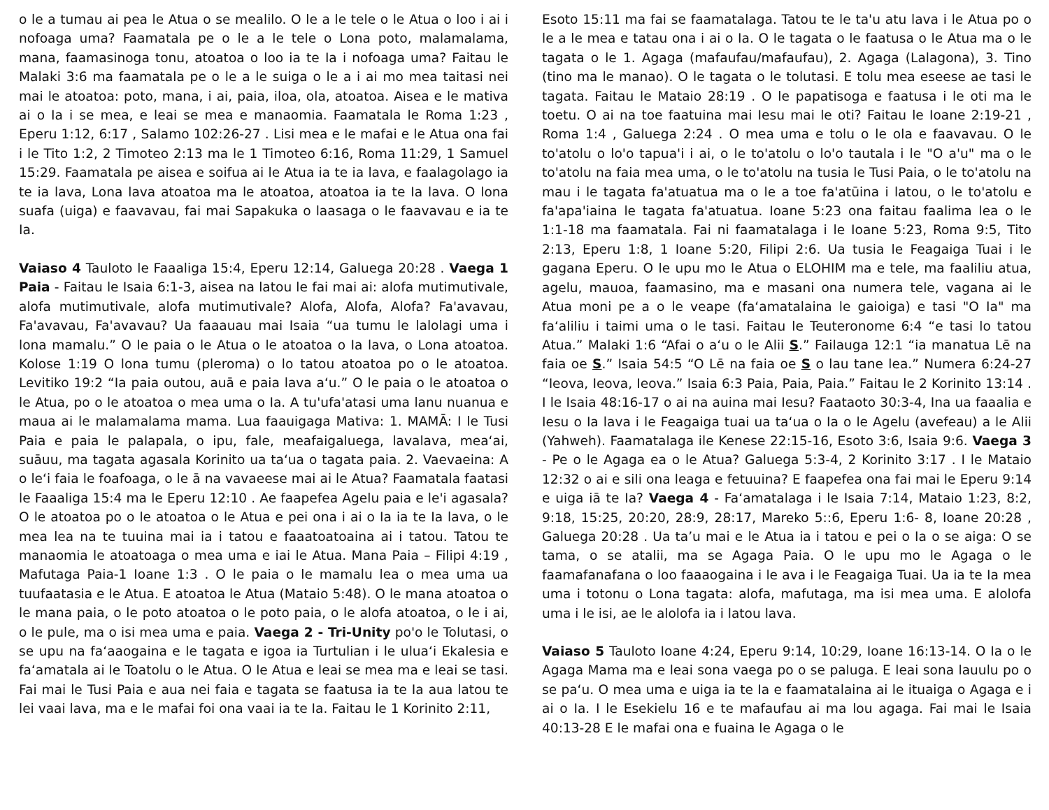o le a tumau ai pea le Atua o se mealilo. O le a le tele o le Atua o loo i ai i nofoaga uma? Faamatala pe o le a le tele o Lona poto, malamalama, mana, faamasinoga tonu, atoatoa o loo ia te Ia i nofoaga uma? Faitau le Malaki 3:6 ma faamatala pe o le a le suiga o le a i ai mo mea taitasi nei mai le atoatoa: poto, mana, i ai, paia, iloa, ola, atoatoa. Aisea e le mativa ai o Ia i se mea, e leai se mea e manaomia. Faamatala le Roma 1:23 , Eperu 1:12, 6:17 , Salamo 102:26-27 . Lisi mea e le mafai e le Atua ona fai i le Tito 1:2, 2 Timoteo 2:13 ma le 1 Timoteo 6:16, Roma 11:29, 1 Samuel 15:29. Faamatala pe aisea e soifua ai le Atua ia te ia lava, e faalagolago ia te ia lava, Lona lava atoatoa ma le atoatoa, atoatoa ia te Ia lava. O lona suafa (uiga) e faavavau, fai mai Sapakuka o laasaga o le faavavau e ia te Ia.
Vaiaso 4 Tauloto le Faaaliga 15:4, Eperu 12:14, Galuega 20:28 . Vaega 1 Paia - Faitau le Isaia 6:1-3, aisea na latou le fai mai ai: alofa mutimutivale, alofa mutimutivale, alofa mutimutivale? Alofa, Alofa, Alofa? Fa'avavau, Fa'avavau, Fa'avavau? Ua faaauau mai Isaia “ua tumu le lalolagi uma i lona mamalu.” O le paia o le Atua o le atoatoa o Ia lava, o Lona atoatoa. Kolose 1:19 O lona tumu (pleroma) o lo tatou atoatoa po o le atoatoa. Levitiko 19:2 “Ia paia outou, auā e paia lava a‘u.” O le paia o le atoatoa o le Atua, po o le atoatoa o mea uma o Ia. A tu'ufa'atasi uma lanu nuanua e maua ai le malamalama mama. Lua faauigaga Mativa: 1. MAMĀ: I le Tusi Paia e paia le palapala, o ipu, fale, meafaigaluega, lavalava, mea‘ai, suāuu, ma tagata agasala Korinito ua ta‘ua o tagata paia. 2. Vaevaeina: A o le‘i faia le foafoaga, o le ā na vavaeese mai ai le Atua? Faamatala faatasi le Faaaliga 15:4 ma le Eperu 12:10 . Ae faapefea Agelu paia e le'i agasala? O le atoatoa po o le atoatoa o le Atua e pei ona i ai o Ia ia te Ia lava, o le mea lea na te tuuina mai ia i tatou e faaatoatoaina ai i tatou. Tatou te manaomia le atoatoaga o mea uma e iai le Atua. Mana Paia – Filipi 4:19 , Mafutaga Paia-1 Ioane 1:3 . O le paia o le mamalu lea o mea uma ua tuufaatasia e le Atua. E atoatoa le Atua (Mataio 5:48). O le mana atoatoa o le mana paia, o le poto atoatoa o le poto paia, o le alofa atoatoa, o le i ai, o le pule, ma o isi mea uma e paia. Vaega 2 - Tri-Unity po'o le Tolutasi, o se upu na fa‘aaogaina e le tagata e igoa ia Turtulian i le ulua‘i Ekalesia e fa‘amatala ai le Toatolu o le Atua. O le Atua e leai se mea ma e leai se tasi. Fai mai le Tusi Paia e aua nei faia e tagata se faatusa ia te Ia aua latou te lei vaai lava, ma e le mafai foi ona vaai ia te Ia. Faitau le 1 Korinito 2:11,
Esoto 15:11 ma fai se faamatalaga. Tatou te le ta'u atu lava i le Atua po o le a le mea e tatau ona i ai o Ia. O le tagata o le faatusa o le Atua ma o le tagata o le 1. Agaga (mafaufau/mafaufau), 2. Agaga (Lalagona), 3. Tino (tino ma le manao). O le tagata o le tolutasi. E tolu mea eseese ae tasi le tagata. Faitau le Mataio 28:19 . O le papatisoga e faatusa i le oti ma le toetu. O ai na toe faatuina mai Iesu mai le oti? Faitau le Ioane 2:19-21 , Roma 1:4 , Galuega 2:24 . O mea uma e tolu o le ola e faavavau. O le to'atolu o lo'o tapua'i i ai, o le to'atolu o lo'o tautala i le "O a'u" ma o le to'atolu na faia mea uma, o le to'atolu na tusia le Tusi Paia, o le to'atolu na mau i le tagata fa'atuatua ma o le a toe fa'atūina i latou, o le to'atolu e fa'apa'iaina le tagata fa'atuatua. Ioane 5:23 ona faitau faalima lea o le 1:1-18 ma faamatala. Fai ni faamatalaga i le Ioane 5:23, Roma 9:5, Tito 2:13, Eperu 1:8, 1 Ioane 5:20, Filipi 2:6. Ua tusia le Feagaiga Tuai i le gagana Eperu. O le upu mo le Atua o ELOHIM ma e tele, ma faaliliu atua, agelu, mauoa, faamasino, ma e masani ona numera tele, vagana ai le Atua moni pe a o le veape (fa‘amatalaina le gaioiga) e tasi "O Ia" ma fa‘aliliu i taimi uma o le tasi. Faitau le Teuteronome 6:4 “e tasi lo tatou Atua.” Malaki 1:6 “Afai o a‘u o le Alii S.” Failauga 12:1 “ia manatua Lē na faia oe S.” Isaia 54:5 “O Lē na faia oe S o lau tane lea.” Numera 6:24-27 “Ieova, Ieova, Ieova.” Isaia 6:3 Paia, Paia, Paia.” Faitau le 2 Korinito 13:14 . I le Isaia 48:16-17 o ai na auina mai Iesu? Faataoto 30:3-4, Ina ua faaalia e Iesu o Ia lava i le Feagaiga tuai ua ta‘ua o Ia o le Agelu (avefeau) a le Alii (Yahweh). Faamatalaga ile Kenese 22:15-16, Esoto 3:6, Isaia 9:6. Vaega 3 - Pe o le Agaga ea o le Atua? Galuega 5:3-4, 2 Korinito 3:17 . I le Mataio 12:32 o ai e sili ona leaga e fetuuina? E faapefea ona fai mai le Eperu 9:14 e uiga iā te Ia? Vaega 4 - Fa‘amatalaga i le Isaia 7:14, Mataio 1:23, 8:2, 9:18, 15:25, 20:20, 28:9, 28:17, Mareko 5::6, Eperu 1:6- 8, Ioane 20:28 , Galuega 20:28 . Ua ta’u mai e le Atua ia i tatou e pei o Ia o se aiga: O se tama, o se atalii, ma se Agaga Paia. O le upu mo le Agaga o le faamafanafana o loo faaaogaina i le ava i le Feagaiga Tuai. Ua ia te Ia mea uma i totonu o Lona tagata: alofa, mafutaga, ma isi mea uma. E alolofa uma i le isi, ae le alolofa ia i latou lava.
Vaiaso 5 Tauloto Ioane 4:24, Eperu 9:14, 10:29, Ioane 16:13-14. O Ia o le Agaga Mama ma e leai sona vaega po o se paluga. E leai sona lauulu po o se pa‘u. O mea uma e uiga ia te Ia e faamatalaina ai le ituaiga o Agaga e i ai o Ia. I le Esekielu 16 e te mafaufau ai ma lou agaga. Fai mai le Isaia 40:13-28 E le mafai ona e fuaina le Agaga o le